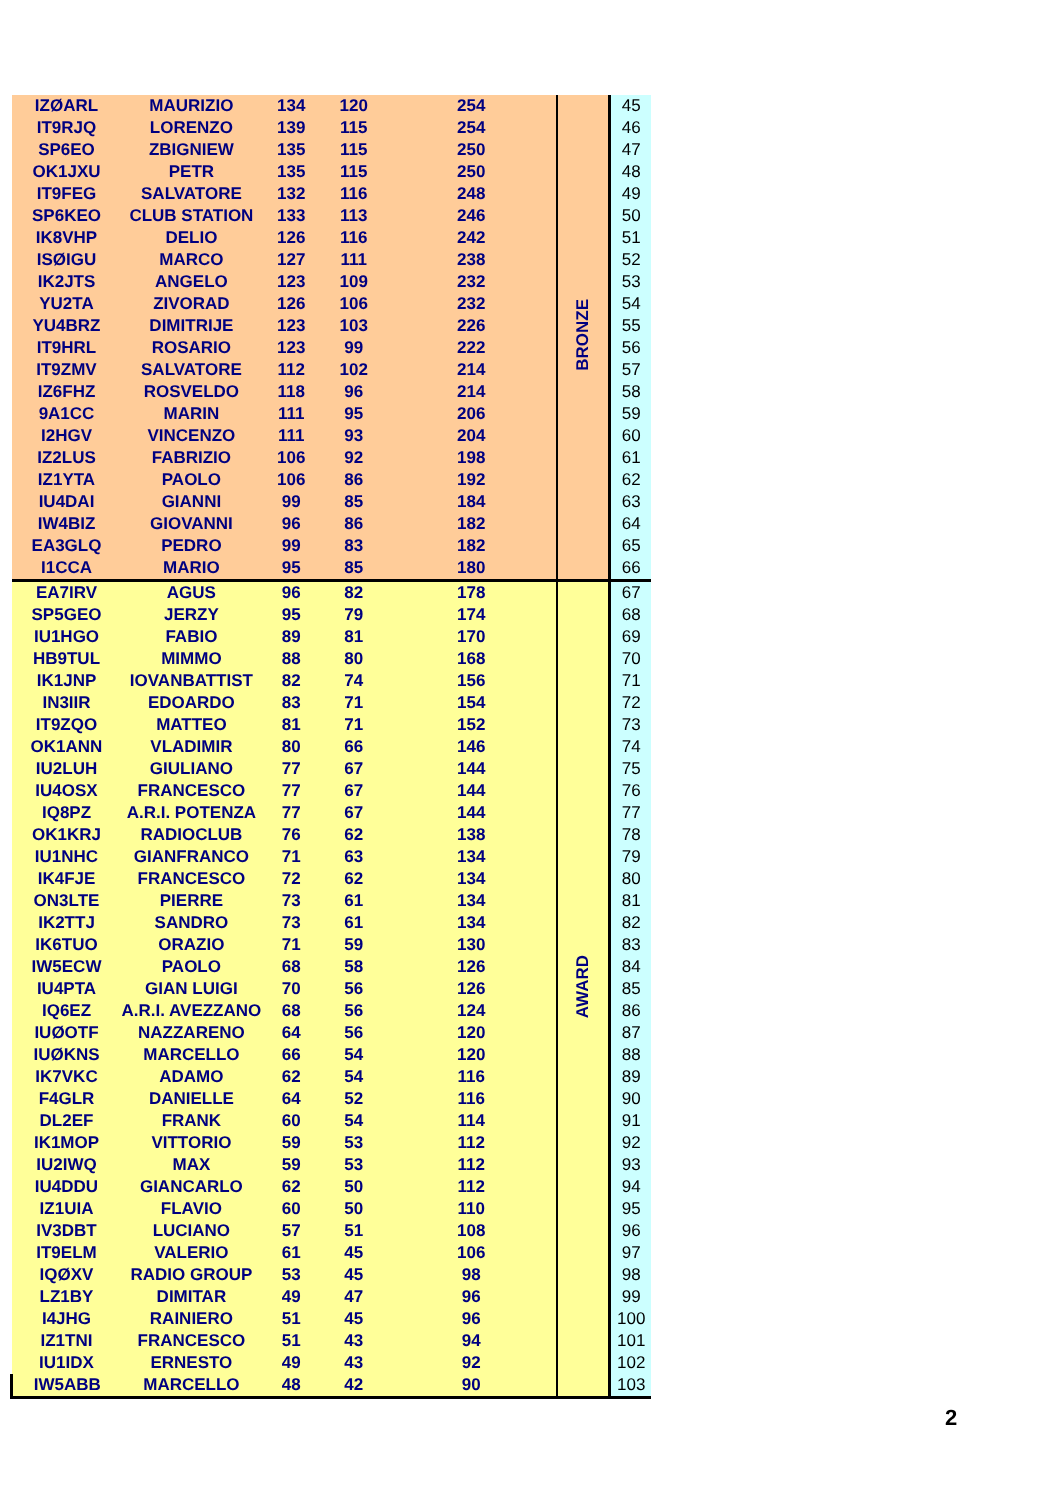| IZØARL | MAURIZIO | 134 | 120 | 254 | BRONZE | 45 |
| IT9RJQ | LORENZO | 139 | 115 | 254 | | 46 |
| SP6EO | ZBIGNIEW | 135 | 115 | 250 | | 47 |
| OK1JXU | PETR | 135 | 115 | 250 | | 48 |
| IT9FEG | SALVATORE | 132 | 116 | 248 | | 49 |
| SP6KEO | CLUB STATION | 133 | 113 | 246 | | 50 |
| IK8VHP | DELIO | 126 | 116 | 242 | | 51 |
| ISØIGU | MARCO | 127 | 111 | 238 | | 52 |
| IK2JTS | ANGELO | 123 | 109 | 232 | | 53 |
| YU2TA | ZIVORAD | 126 | 106 | 232 | | 54 |
| YU4BRZ | DIMITRIJE | 123 | 103 | 226 | | 55 |
| IT9HRL | ROSARIO | 123 | 99 | 222 | | 56 |
| IT9ZMV | SALVATORE | 112 | 102 | 214 | | 57 |
| IZ6FHZ | ROSVELDO | 118 | 96 | 214 | | 58 |
| 9A1CC | MARIN | 111 | 95 | 206 | | 59 |
| I2HGV | VINCENZO | 111 | 93 | 204 | | 60 |
| IZ2LUS | FABRIZIO | 106 | 92 | 198 | | 61 |
| IZ1YTA | PAOLO | 106 | 86 | 192 | | 62 |
| IU4DAI | GIANNI | 99 | 85 | 184 | | 63 |
| IW4BIZ | GIOVANNI | 96 | 86 | 182 | | 64 |
| EA3GLQ | PEDRO | 99 | 83 | 182 | | 65 |
| I1CCA | MARIO | 95 | 85 | 180 | | 66 |
| EA7IRV | AGUS | 96 | 82 | 178 | AWARD | 67 |
| SP5GEO | JERZY | 95 | 79 | 174 | | 68 |
| IU1HGO | FABIO | 89 | 81 | 170 | | 69 |
| HB9TUL | MIMMO | 88 | 80 | 168 | | 70 |
| IK1JNP | IOVANBATTIST | 82 | 74 | 156 | | 71 |
| IN3IIR | EDOARDO | 83 | 71 | 154 | | 72 |
| IT9ZQO | MATTEO | 81 | 71 | 152 | | 73 |
| OK1ANN | VLADIMIR | 80 | 66 | 146 | | 74 |
| IU2LUH | GIULIANO | 77 | 67 | 144 | | 75 |
| IU4OSX | FRANCESCO | 77 | 67 | 144 | | 76 |
| IQ8PZ | A.R.I. POTENZA | 77 | 67 | 144 | | 77 |
| OK1KRJ | RADIOCLUB | 76 | 62 | 138 | | 78 |
| IU1NHC | GIANFRANCO | 71 | 63 | 134 | | 79 |
| IK4FJE | FRANCESCO | 72 | 62 | 134 | | 80 |
| ON3LTE | PIERRE | 73 | 61 | 134 | | 81 |
| IK2TTJ | SANDRO | 73 | 61 | 134 | | 82 |
| IK6TUO | ORAZIO | 71 | 59 | 130 | | 83 |
| IW5ECW | PAOLO | 68 | 58 | 126 | | 84 |
| IU4PTA | GIAN LUIGI | 70 | 56 | 126 | | 85 |
| IQ6EZ | A.R.I. AVEZZANO | 68 | 56 | 124 | | 86 |
| IUØOTF | NAZZARENO | 64 | 56 | 120 | | 87 |
| IUØKNS | MARCELLO | 66 | 54 | 120 | | 88 |
| IK7VKC | ADAMO | 62 | 54 | 116 | | 89 |
| F4GLR | DANIELLE | 64 | 52 | 116 | | 90 |
| DL2EF | FRANK | 60 | 54 | 114 | | 91 |
| IK1MOP | VITTORIO | 59 | 53 | 112 | | 92 |
| IU2IWQ | MAX | 59 | 53 | 112 | | 93 |
| IU4DDU | GIANCARLO | 62 | 50 | 112 | | 94 |
| IZ1UIA | FLAVIO | 60 | 50 | 110 | | 95 |
| IV3DBT | LUCIANO | 57 | 51 | 108 | | 96 |
| IT9ELM | VALERIO | 61 | 45 | 106 | | 97 |
| IQØXV | RADIO GROUP | 53 | 45 | 98 | | 98 |
| LZ1BY | DIMITAR | 49 | 47 | 96 | | 99 |
| I4JHG | RAINIERO | 51 | 45 | 96 | | 100 |
| IZ1TNI | FRANCESCO | 51 | 43 | 94 | | 101 |
| IU1IDX | ERNESTO | 49 | 43 | 92 | | 102 |
| IW5ABB | MARCELLO | 48 | 42 | 90 | | 103 |
2